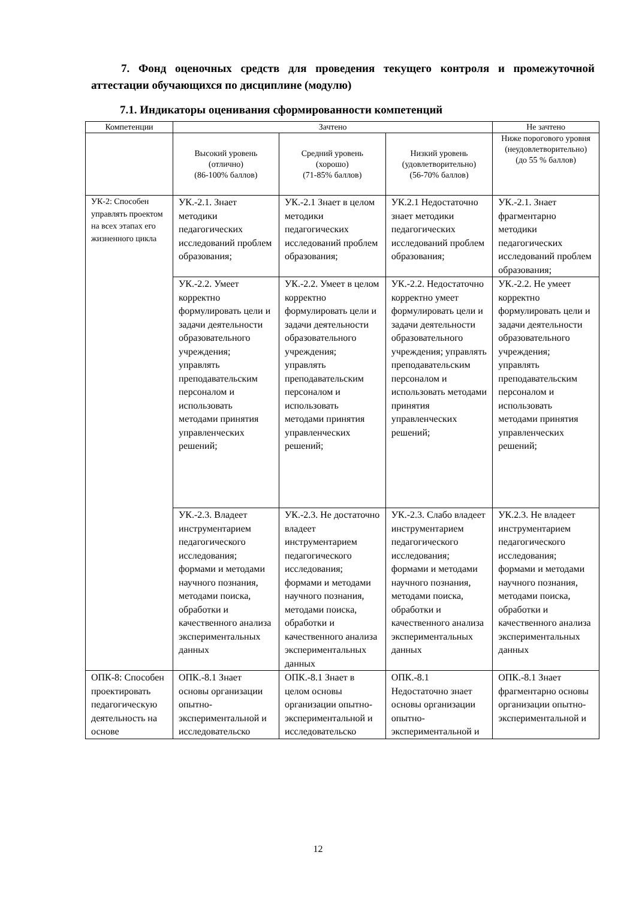7. Фонд оценочных средств для проведения текущего контроля и промежуточной аттестации обучающихся по дисциплине (модулю)
7.1. Индикаторы оценивания сформированности компетенций
| Компетенции | Зачтено | | | Не зачтено |
| --- | --- | --- | --- | --- |
| | Высокий уровень (отлично) (86-100% баллов) | Средний уровень (хорошо) (71-85% баллов) | Низкий уровень (удовлетворительно) (56-70% баллов) | Ниже порогового уровня (неудовлетворительно) (до 55 % баллов) |
| УК-2: Способен управлять проектом на всех этапах его жизненного цикла | УК.-2.1. Знает методики педагогических исследований проблем образования; | УК.-2.1 Знает в целом методики педагогических исследований проблем образования; | УК.2.1 Недостаточно знает методики педагогических исследований проблем образования; | УК.-2.1. Знает фрагментарно методики педагогических исследований проблем образования; |
| | УК.-2.2. Умеет корректно формулировать цели и задачи деятельности образовательного учреждения; управлять преподавательским персоналом и использовать методами принятия управленческих решений; | УК.-2.2. Умеет в целом корректно формулировать цели и задачи деятельности образовательного учреждения; управлять преподавательским персоналом и использовать методами принятия управленческих решений; | УК.-2.2. Недостаточно корректно умеет формулировать цели и задачи деятельности образовательного учреждения; управлять преподавательским персоналом и использовать методами принятия управленческих решений; | УК.-2.2. Не умеет корректно формулировать цели и задачи деятельности образовательного учреждения; управлять преподавательским персоналом и использовать методами принятия управленческих решений; |
| | УК.-2.3. Владеет инструментарием педагогического исследования; формами и методами научного познания, методами поиска, обработки и качественного анализа экспериментальных данных | УК.-2.3. Не достаточно владеет инструментарием педагогического исследования; формами и методами научного познания, методами поиска, обработки и качественного анализа экспериментальных данных | УК.-2.3. Слабо владеет инструментарием педагогического исследования; формами и методами научного познания, методами поиска, обработки и качественного анализа экспериментальных данных | УК.2.3. Не владеет инструментарием педагогического исследования; формами и методами научного познания, методами поиска, обработки и качественного анализа экспериментальных данных |
| ОПК-8: Способен проектировать педагогическую деятельность на основе | ОПК.-8.1 Знает основы организации опытно-экспериментальной и исследовательско | ОПК.-8.1 Знает в целом основы организации опытно-экспериментальной и исследовательско | ОПК.-8.1 Недостаточно знает основы организации опытно-экспериментальной и | ОПК.-8.1 Знает фрагментарно основы организации опытно-экспериментальной и |
12